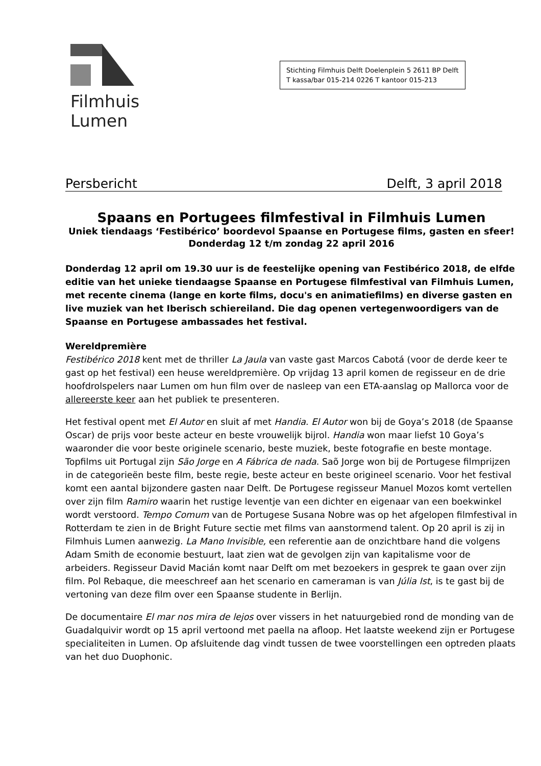Filmhuis
Lumen
Stichting Filmhuis Delft Doelenplein 5 2611 BP Delft
T kassa/bar 015-214 0226 T kantoor 015-213
Persbericht Delft, 3 april 2018
Spaans en Portugees filmfestival in Filmhuis Lumen
Uniek tiendaags ‘Festibérico’ boordevol Spaanse en Portugese films, gasten en sfeer!
Donderdag 12 t/m zondag 22 april 2016
Donderdag 12 april om 19.30 uur is de feestelijke opening van Festibérico 2018, de elfde editie van het unieke tiendaagse Spaanse en Portugese filmfestival van Filmhuis Lumen, met recente cinema (lange en korte films, docu's en animatiefilms) en diverse gasten en live muziek van het Iberisch schiereiland. Die dag openen vertegenwoordigers van de Spaanse en Portugese ambassades het festival.
Wereldpremière
Festibérico 2018 kent met de thriller La Jaula van vaste gast Marcos Cabotá (voor de derde keer te gast op het festival) een heuse wereldpremière. Op vrijdag 13 april komen de regisseur en de drie hoofdrolspelers naar Lumen om hun film over de nasleep van een ETA-aanslag op Mallorca voor de allereerste keer aan het publiek te presenteren.
Het festival opent met El Autor en sluit af met Handia. El Autor won bij de Goya’s 2018 (de Spaanse Oscar) de prijs voor beste acteur en beste vrouwelijk bijrol. Handia won maar liefst 10 Goya’s waaronder die voor beste originele scenario, beste muziek, beste fotografie en beste montage. Topfilms uit Portugal zijn São Jorge en A Fábrica de nada. Saõ Jorge won bij de Portugese filmprijzen in de categorieën beste film, beste regie, beste acteur en beste origineel scenario. Voor het festival komt een aantal bijzondere gasten naar Delft. De Portugese regisseur Manuel Mozos komt vertellen over zijn film Ramiro waarin het rustige leventje van een dichter en eigenaar van een boekwinkel wordt verstoord. Tempo Comum van de Portugese Susana Nobre was op het afgelopen filmfestival in Rotterdam te zien in de Bright Future sectie met films van aanstormend talent. Op 20 april is zij in Filmhuis Lumen aanwezig. La Mano Invisible, een referentie aan de onzichtbare hand die volgens Adam Smith de economie bestuurt, laat zien wat de gevolgen zijn van kapitalisme voor de arbeiders. Regisseur David Macián komt naar Delft om met bezoekers in gesprek te gaan over zijn film. Pol Rebaque, die meeschreef aan het scenario en cameraman is van Júlia Ist, is te gast bij de vertoning van deze film over een Spaanse studente in Berlijn.
De documentaire El mar nos mira de lejos over vissers in het natuurgebied rond de monding van de Guadalquivir wordt op 15 april vertoond met paella na afloop. Het laatste weekend zijn er Portugese specialiteiten in Lumen. Op afsluitende dag vindt tussen de twee voorstellingen een optreden plaats van het duo Duophonic.